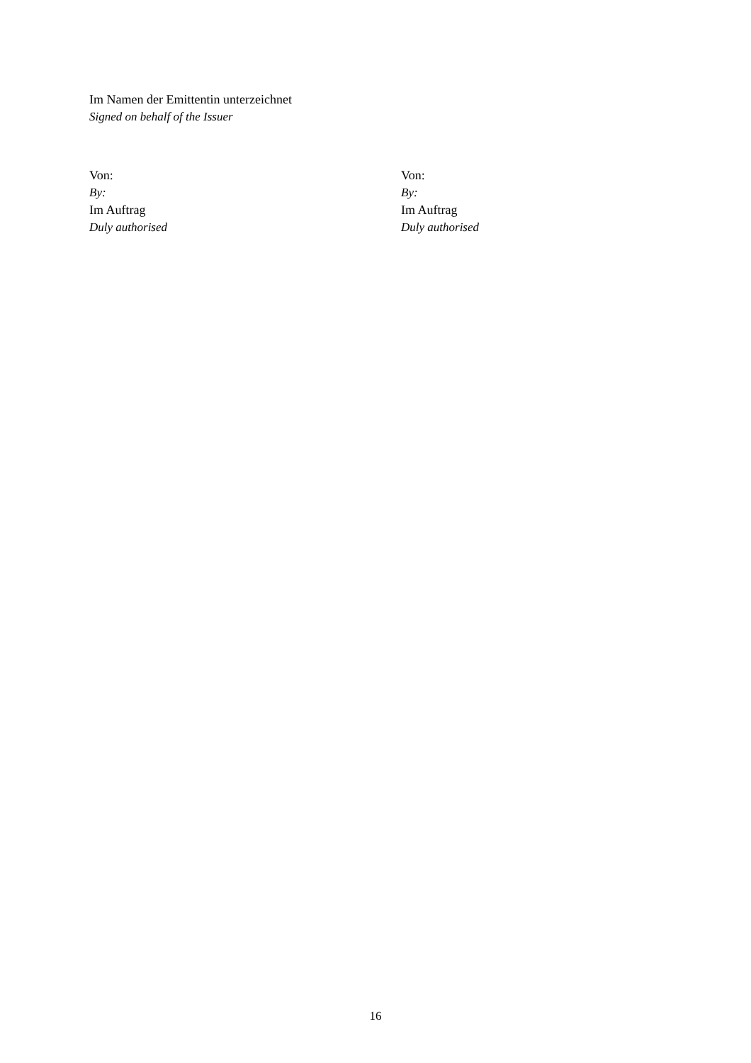Im Namen der Emittentin unterzeichnet
Signed on behalf of the Issuer
Von:
By:
Im Auftrag
Duly authorised
Von:
By:
Im Auftrag
Duly authorised
16